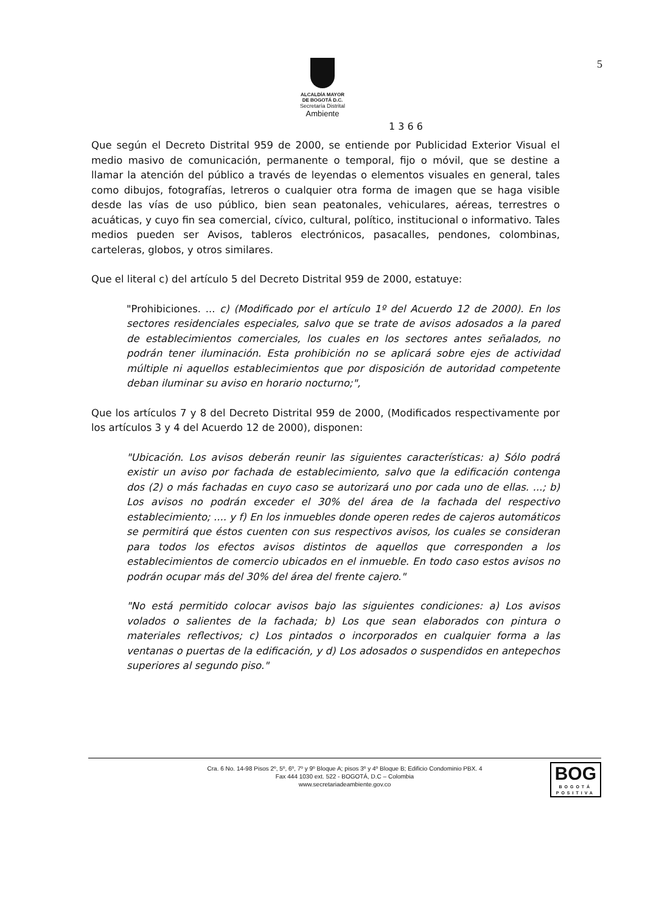5
ALCALDÍA MAYOR
DE BOGOTÁ D.C.
Secretaría Distrital
Ambiente
1 3 6 6
Que según el Decreto Distrital 959 de 2000, se entiende por Publicidad Exterior Visual el medio masivo de comunicación, permanente o temporal, fijo o móvil, que se destine a llamar la atención del público a través de leyendas o elementos visuales en general, tales como dibujos, fotografías, letreros o cualquier otra forma de imagen que se haga visible desde las vías de uso público, bien sean peatonales, vehiculares, aéreas, terrestres o acuáticas, y cuyo fin sea comercial, cívico, cultural, político, institucional o informativo. Tales medios pueden ser Avisos, tableros electrónicos, pasacalles, pendones, colombinas, carteleras, globos, y otros similares.
Que el literal c) del artículo 5 del Decreto Distrital 959 de 2000, estatuye:
"Prohibiciones. ... c) (Modificado por el artículo 1º del Acuerdo 12 de 2000). En los sectores residenciales especiales, salvo que se trate de avisos adosados a la pared de establecimientos comerciales, los cuales en los sectores antes señalados, no podrán tener iluminación. Esta prohibición no se aplicará sobre ejes de actividad múltiple ni aquellos establecimientos que por disposición de autoridad competente deban iluminar su aviso en horario nocturno;",
Que los artículos 7 y 8 del Decreto Distrital 959 de 2000, (Modificados respectivamente por los artículos 3 y 4 del Acuerdo 12 de 2000), disponen:
"Ubicación. Los avisos deberán reunir las siguientes características: a) Sólo podrá existir un aviso por fachada de establecimiento, salvo que la edificación contenga dos (2) o más fachadas en cuyo caso se autorizará uno por cada uno de ellas. ...; b) Los avisos no podrán exceder el 30% del área de la fachada del respectivo establecimiento; .... y f) En los inmuebles donde operen redes de cajeros automáticos se permitirá que éstos cuenten con sus respectivos avisos, los cuales se consideran para todos los efectos avisos distintos de aquellos que corresponden a los establecimientos de comercio ubicados en el inmueble. En todo caso estos avisos no podrán ocupar más del 30% del área del frente cajero."
"No está permitido colocar avisos bajo las siguientes condiciones: a) Los avisos volados o salientes de la fachada; b) Los que sean elaborados con pintura o materiales reflectivos; c) Los pintados o incorporados en cualquier forma a las ventanas o puertas de la edificación, y d) Los adosados o suspendidos en antepechos superiores al segundo piso."
Cra. 6 No. 14-98 Pisos 2º, 5º, 6º, 7º y 9º Bloque A; pisos 3º y 4º Bloque B; Edificio Condominio PBX. 4
Fax 444 1030 ext. 522 - BOGOTÁ, D.C – Colombia
www.secretariadeambiente.gov.co
BOG
BOGOTÁ
POSITIVA